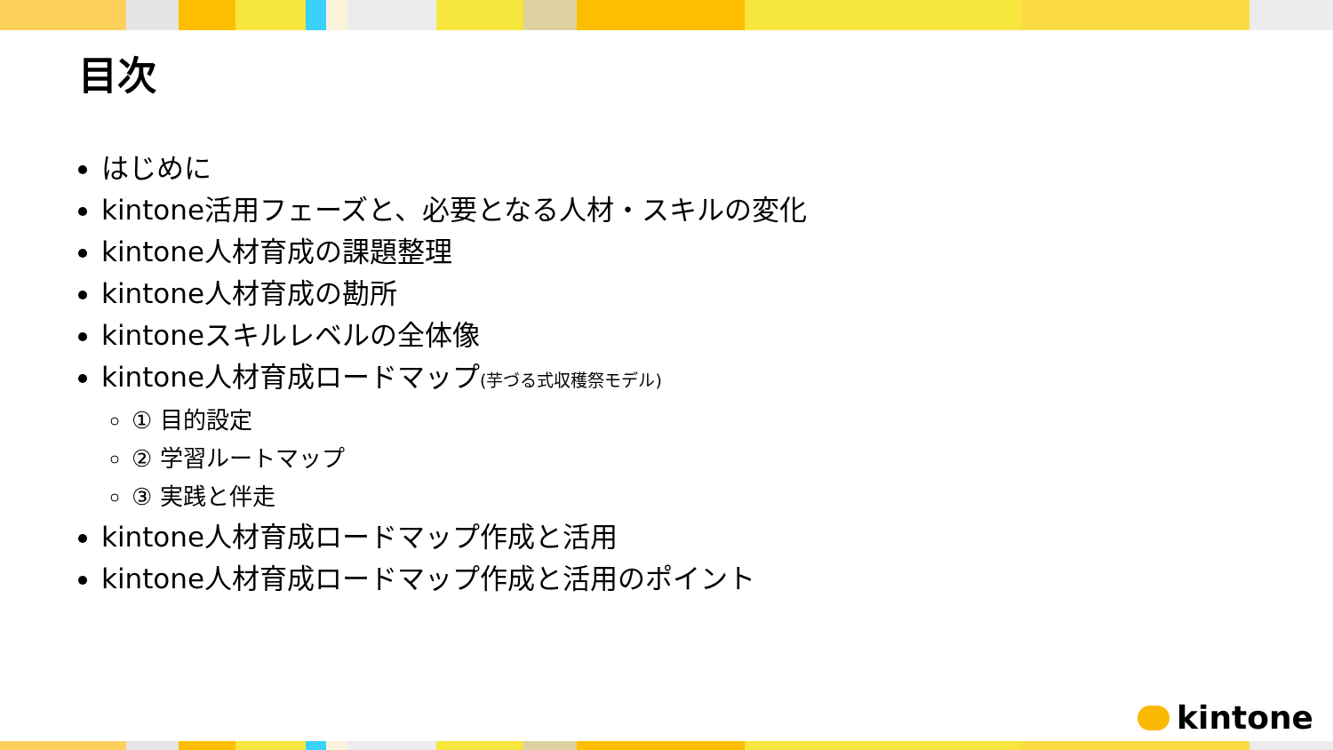目次
はじめに
kintone活用フェーズと、必要となる人材・スキルの変化
kintone人材育成の課題整理
kintone人材育成の勘所
kintoneスキルレベルの全体像
kintone人材育成ロードマップ(芋づる式収穫祭モデル)
① 目的設定
② 学習ルートマップ
③ 実践と伴走
kintone人材育成ロードマップ作成と活用
kintone人材育成ロードマップ作成と活用のポイント
kintone